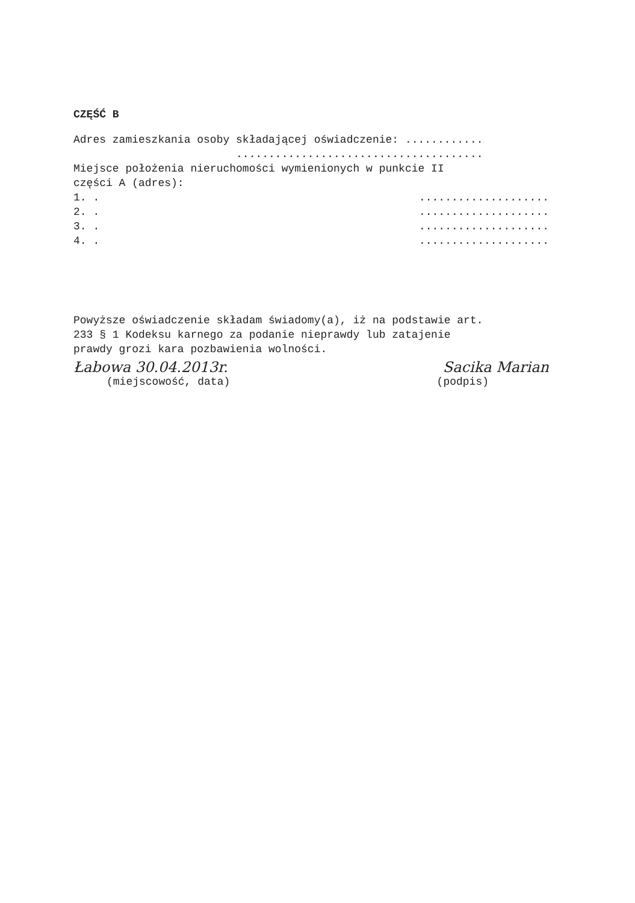CZĘŚĆ B
Adres zamieszkania osoby składającej oświadczenie: ............
......................................
Miejsce położenia nieruchomości wymienionych w punkcie II
części A (adres):
1. .....................
2. .....................
3. .....................
4. .....................
Powyższe oświadczenie składam świadomy(a), iż na podstawie art.
233 § 1 Kodeksu karnego za podanie nieprawdy lub zatajenie
prawdy grozi kara pozbawienia wolności.
Łabowa 30.04.2013r. Sacika Marian
(miejscowość, data) (podpis)